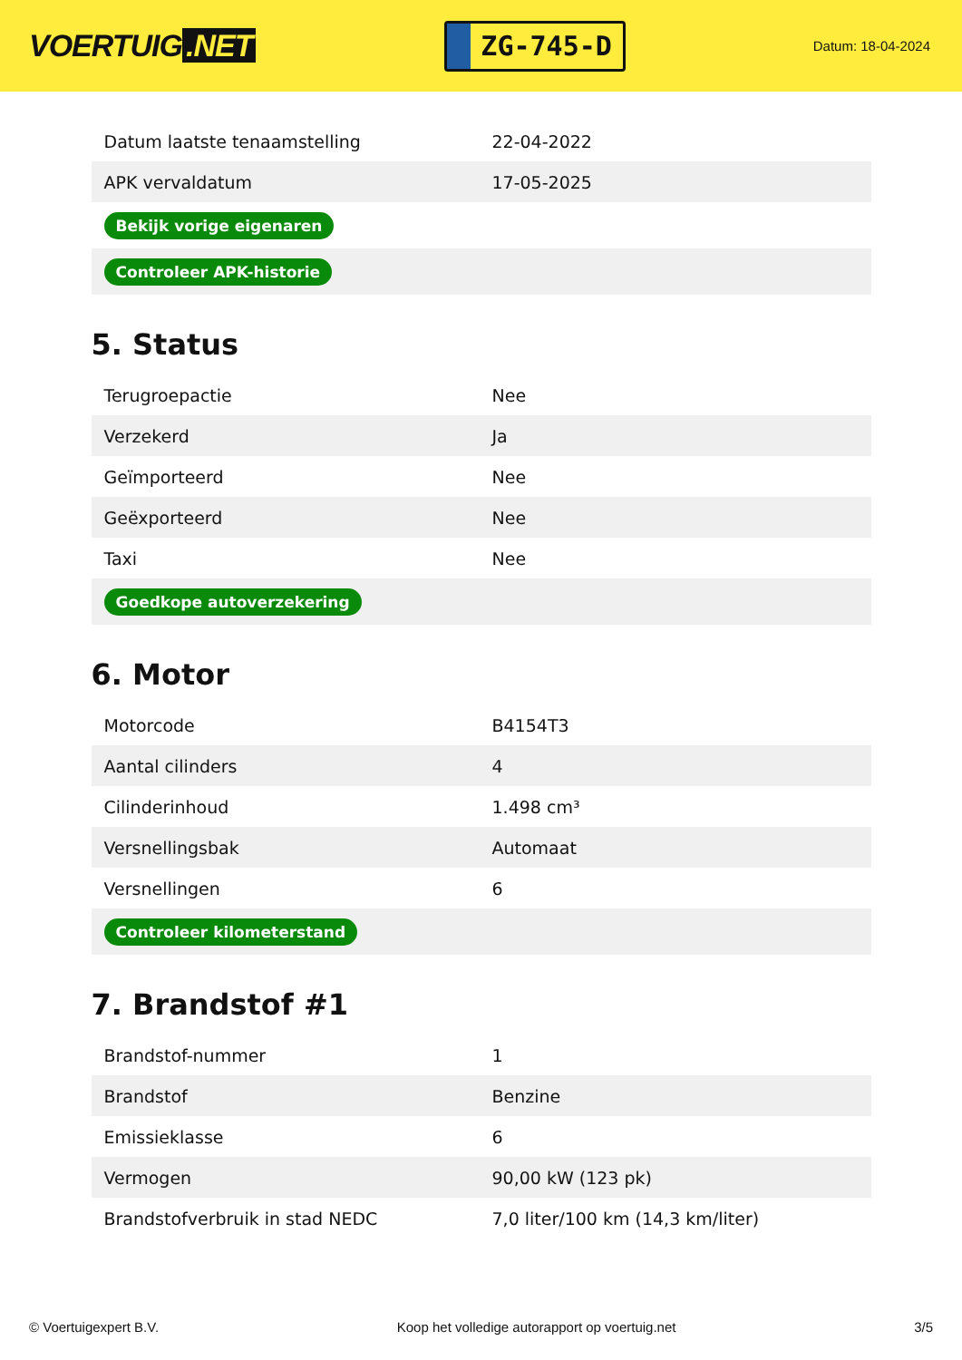VOERTUIG.NET
ZG-745-D
Datum: 18-04-2024
| Datum laatste tenaamstelling | 22-04-2022 |
| APK vervaldatum | 17-05-2025 |
| Bekijk vorige eigenaren | |
| Controleer APK-historie | |
5. Status
| Terugroepactie | Nee |
| Verzekerd | Ja |
| Geïmporteerd | Nee |
| Geëxporteerd | Nee |
| Taxi | Nee |
| Goedkope autoverzekering | |
6. Motor
| Motorcode | B4154T3 |
| Aantal cilinders | 4 |
| Cilinderinhoud | 1.498 cm³ |
| Versnellingsbak | Automaat |
| Versnellingen | 6 |
| Controleer kilometerstand | |
7. Brandstof #1
| Brandstof-nummer | 1 |
| Brandstof | Benzine |
| Emissieklasse | 6 |
| Vermogen | 90,00 kW (123 pk) |
| Brandstofverbruik in stad NEDC | 7,0 liter/100 km (14,3 km/liter) |
© Voertuigexpert B.V. Koop het volledige autorapport op voertuig.net 3/5